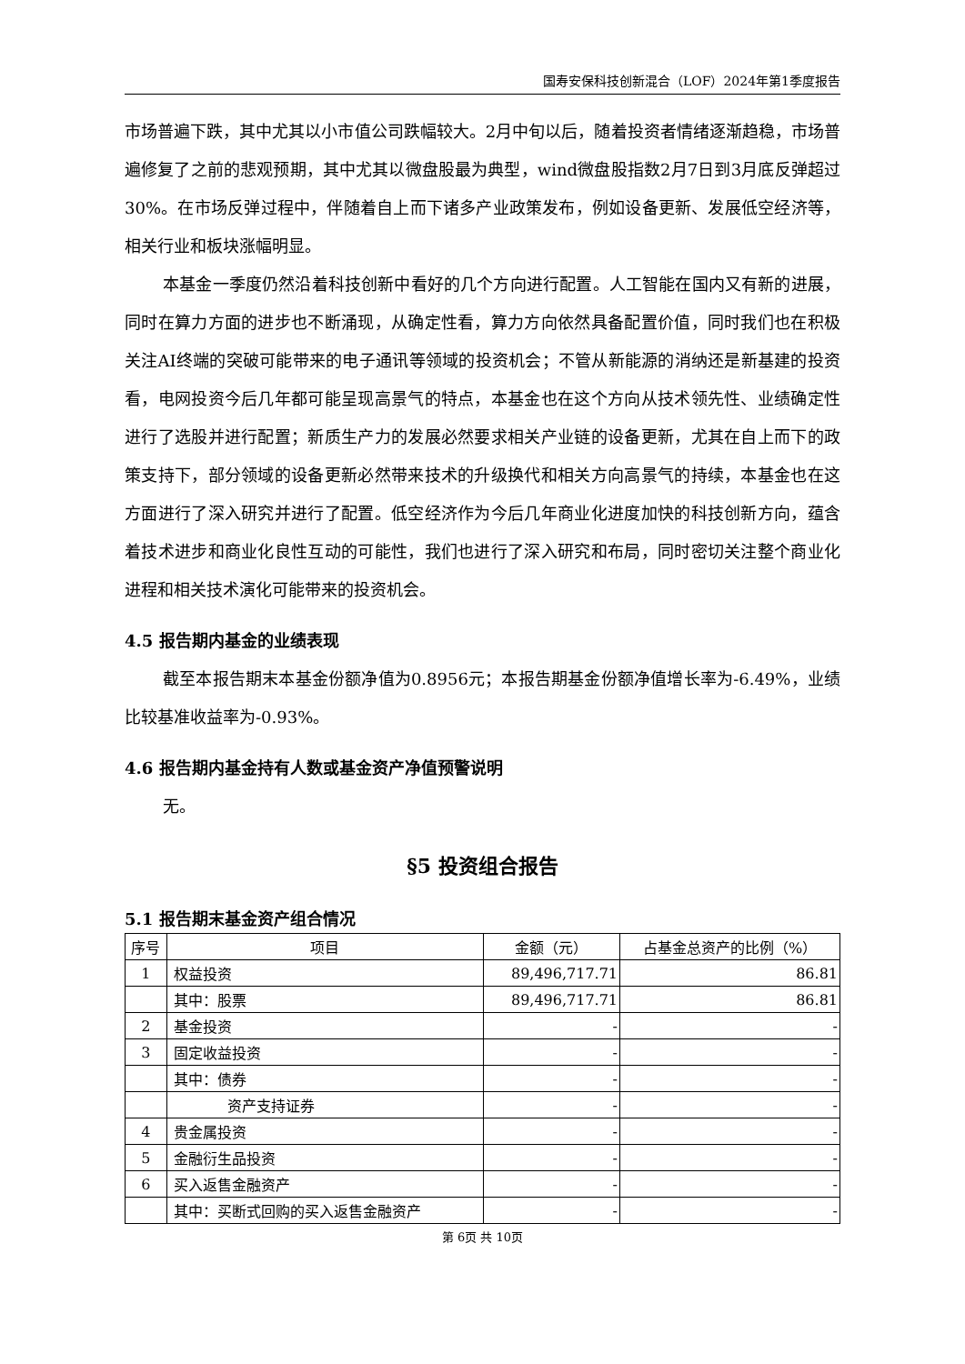国寿安保科技创新混合（LOF）2024年第1季度报告
市场普遍下跌，其中尤其以小市值公司跌幅较大。2月中旬以后，随着投资者情绪逐渐趋稳，市场普遍修复了之前的悲观预期，其中尤其以微盘股最为典型，wind微盘股指数2月7日到3月底反弹超过30%。在市场反弹过程中，伴随着自上而下诸多产业政策发布，例如设备更新、发展低空经济等，相关行业和板块涨幅明显。
本基金一季度仍然沿着科技创新中看好的几个方向进行配置。人工智能在国内又有新的进展，同时在算力方面的进步也不断涌现，从确定性看，算力方向依然具备配置价值，同时我们也在积极关注AI终端的突破可能带来的电子通讯等领域的投资机会；不管从新能源的消纳还是新基建的投资看，电网投资今后几年都可能呈现高景气的特点，本基金也在这个方向从技术领先性、业绩确定性进行了选股并进行配置；新质生产力的发展必然要求相关产业链的设备更新，尤其在自上而下的政策支持下，部分领域的设备更新必然带来技术的升级换代和相关方向高景气的持续，本基金也在这方面进行了深入研究并进行了配置。低空经济作为今后几年商业化进度加快的科技创新方向，蕴含着技术进步和商业化良性互动的可能性，我们也进行了深入研究和布局，同时密切关注整个商业化进程和相关技术演化可能带来的投资机会。
4.5 报告期内基金的业绩表现
截至本报告期末本基金份额净值为0.8956元；本报告期基金份额净值增长率为-6.49%，业绩比较基准收益率为-0.93%。
4.6 报告期内基金持有人数或基金资产净值预警说明
无。
§5 投资组合报告
5.1 报告期末基金资产组合情况
| 序号 | 项目 | 金额（元） | 占基金总资产的比例（%） |
| --- | --- | --- | --- |
| 1 | 权益投资 | 89,496,717.71 | 86.81 |
| | 其中：股票 | 89,496,717.71 | 86.81 |
| 2 | 基金投资 | - | - |
| 3 | 固定收益投资 | - | - |
| | 其中：债券 | - | - |
| | 资产支持证券 | - | - |
| 4 | 贵金属投资 | - | - |
| 5 | 金融衍生品投资 | - | - |
| 6 | 买入返售金融资产 | - | - |
| | 其中：买断式回购的买入返售金融资产 | - | - |
第 6页 共 10页